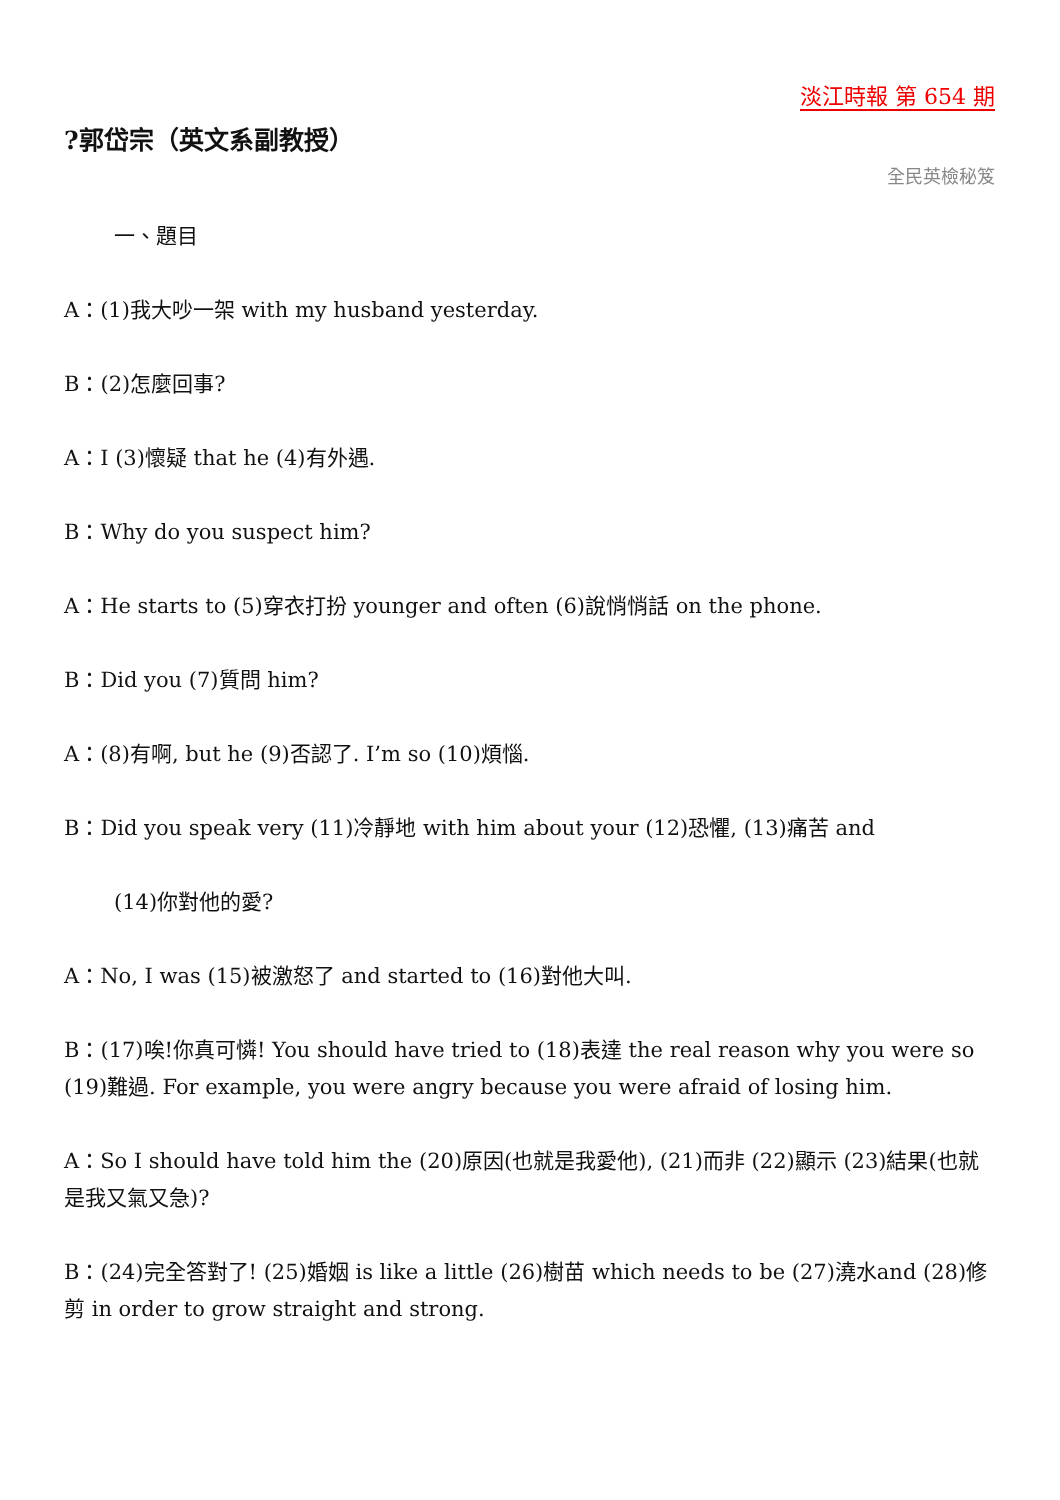淡江時報 第 654 期
?郭岱宗（英文系副教授）
全民英檢秘笈
一、題目
A：(1)我大吵一架 with my husband yesterday.
B：(2)怎麼回事?
A：I (3)懷疑 that he (4)有外遇.
B：Why do you suspect him?
A：He starts to (5)穿衣打扮 younger and often (6)說悄悄話 on the phone.
B：Did you (7)質問 him?
A：(8)有啊, but he (9)否認了. I’m so (10)煩惱.
B：Did you speak very (11)冷靜地 with him about your (12)恐懼, (13)痛苦 and
(14)你對他的愛?
A：No, I was (15)被激怒了 and started to (16)對他大叫.
B：(17)唉!你真可憐! You should have tried to (18)表達 the real reason why you were so (19)難過. For example, you were angry because you were afraid of losing him.
A：So I should have told him the (20)原因(也就是我愛他), (21)而非 (22)顯示 (23)結果(也就是我又氣又急)?
B：(24)完全答對了! (25)婚姻 is like a little (26)樹苗 which needs to be (27)澆水and (28)修剪 in order to grow straight and strong.